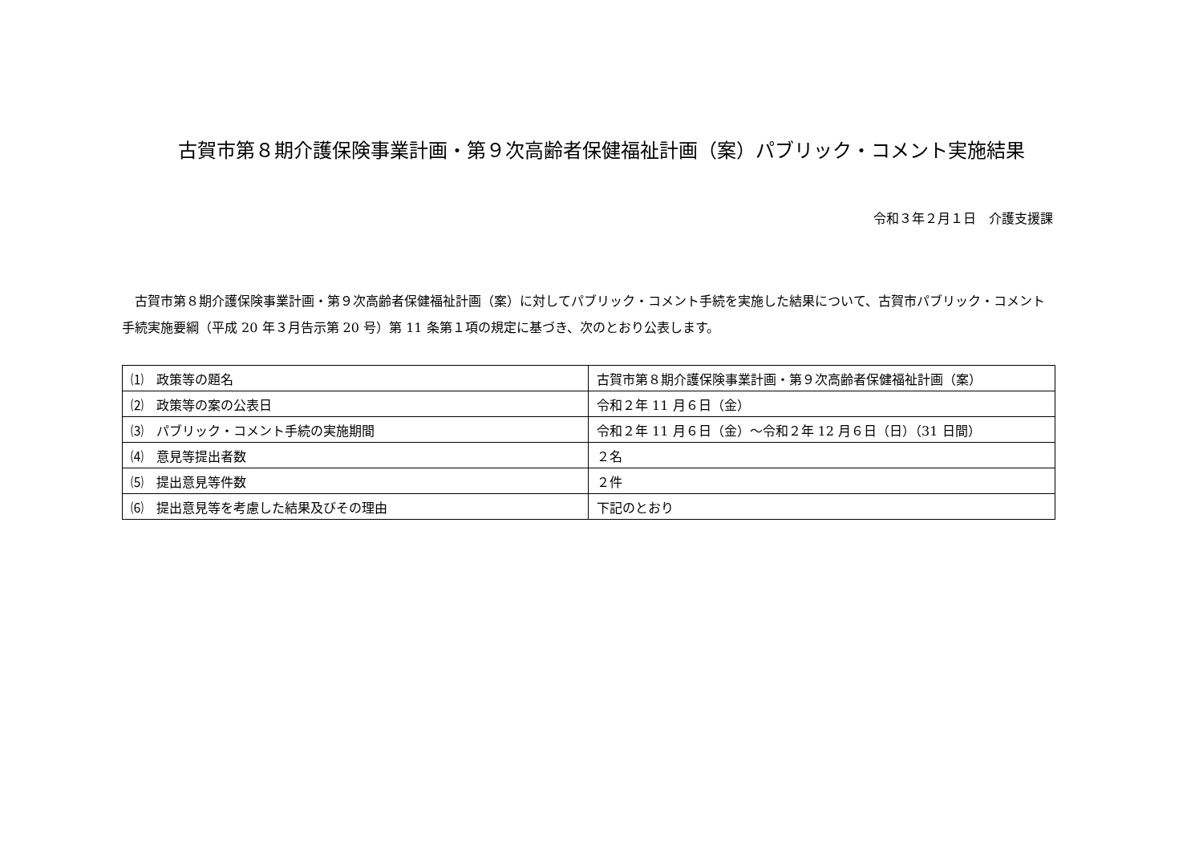古賀市第８期介護保険事業計画・第９次高齢者保健福祉計画（案）パブリック・コメント実施結果
令和３年２月１日　介護支援課
古賀市第８期介護保険事業計画・第９次高齢者保健福祉計画（案）に対してパブリック・コメント手続を実施した結果について、古賀市パブリック・コメント手続実施要綱（平成 20 年３月告示第 20 号）第 11 条第１項の規定に基づき、次のとおり公表します。
| ⑴ 政策等の題名 | 古賀市第８期介護保険事業計画・第９次高齢者保健福祉計画（案） |
| ⑵ 政策等の案の公表日 | 令和２年 11 月６日（金） |
| ⑶ パブリック・コメント手続の実施期間 | 令和２年 11 月６日（金）～令和２年 12 月６日（日）（31 日間） |
| ⑷ 意見等提出者数 | ２名 |
| ⑸ 提出意見等件数 | ２件 |
| ⑹ 提出意見等を考慮した結果及びその理由 | 下記のとおり |